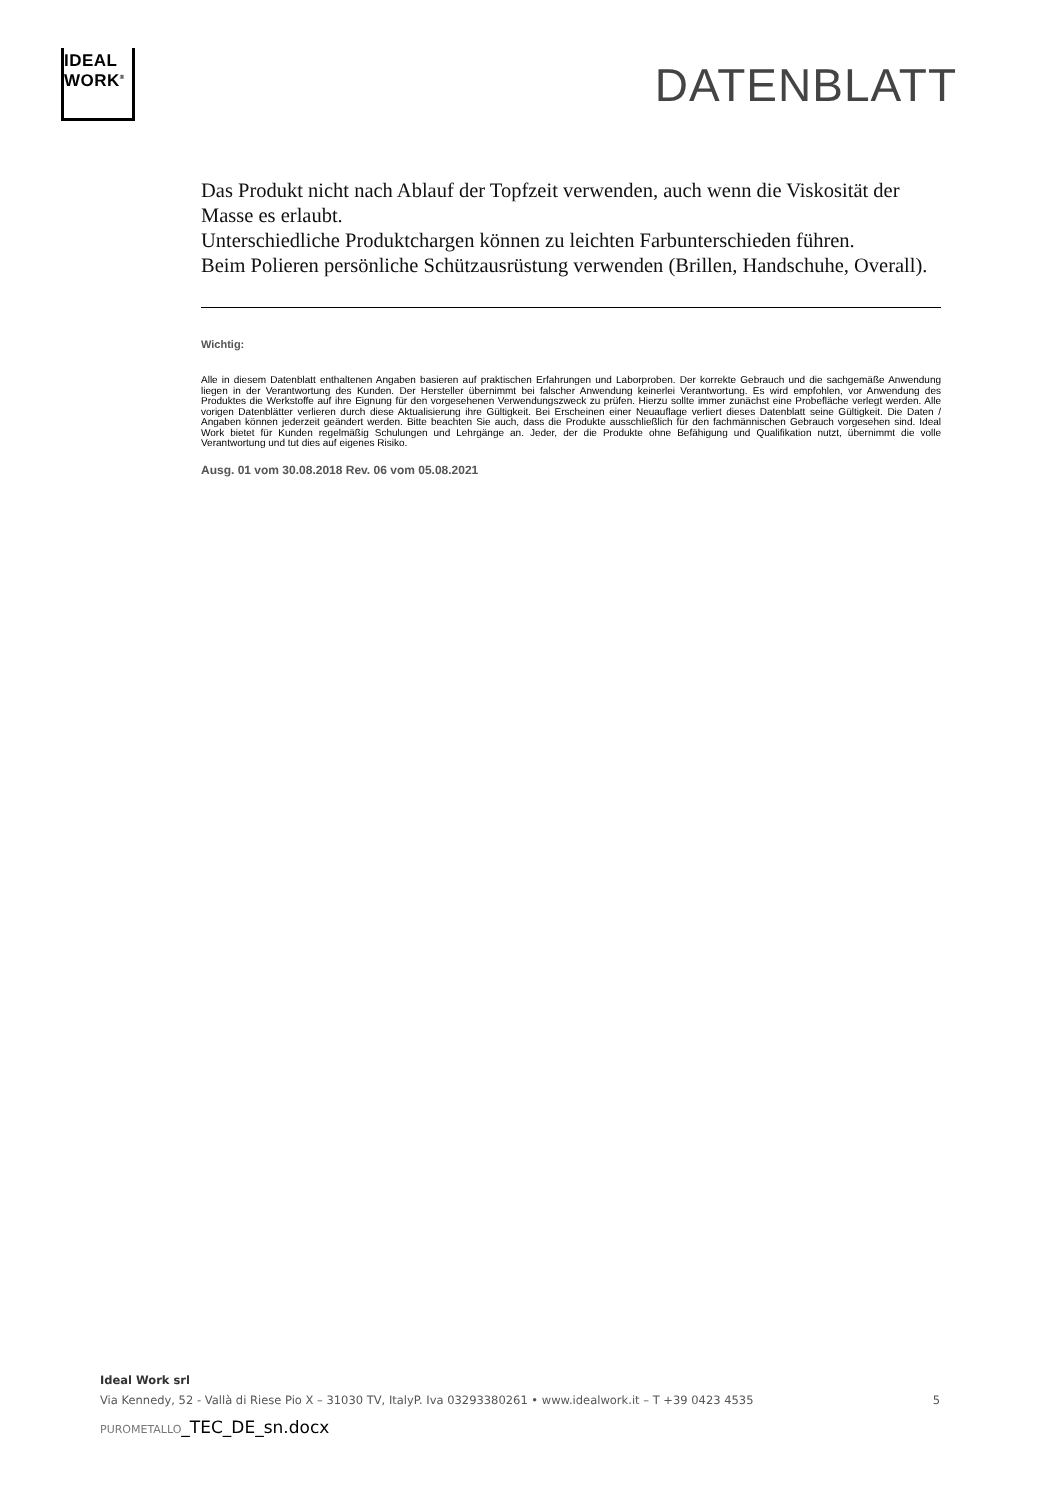IDEAL
WORK<sup>®</sup>
DATENBLATT
Das Produkt nicht nach Ablauf der Topfzeit verwenden, auch wenn die Viskosität der Masse es erlaubt.
Unterschiedliche Produktchargen können zu leichten Farbunterschieden führen.
Beim Polieren persönliche Schützausrüstung verwenden (Brillen, Handschuhe, Overall).
Wichtig:
Alle in diesem Datenblatt enthaltenen Angaben basieren auf praktischen Erfahrungen und Laborproben. Der korrekte Gebrauch und die sachgemäße Anwendung liegen in der Verantwortung des Kunden. Der Hersteller übernimmt bei falscher Anwendung keinerlei Verantwortung. Es wird empfohlen, vor Anwendung des Produktes die Werkstoffe auf ihre Eignung für den vorgesehenen Verwendungszweck zu prüfen. Hierzu sollte immer zunächst eine Probefläche verlegt werden. Alle vorigen Datenblätter verlieren durch diese Aktualisierung ihre Gültigkeit. Bei Erscheinen einer Neuauflage verliert dieses Datenblatt seine Gültigkeit. Die Daten / Angaben können jederzeit geändert werden. Bitte beachten Sie auch, dass die Produkte ausschließlich für den fachmännischen Gebrauch vorgesehen sind. Ideal Work bietet für Kunden regelmäßig Schulungen und Lehrgänge an. Jeder, der die Produkte ohne Befähigung und Qualifikation nutzt, übernimmt die volle Verantwortung und tut dies auf eigenes Risiko.
Ausg. 01 vom 30.08.2018 Rev. 06 vom 05.08.2021
Ideal Work srl
Via Kennedy, 52 - Vallà di Riese Pio X – 31030 TV, ItalyP. Iva 03293380261 • www.idealwork.it – T +39 0423 4535 5
PUROMETALLO_TEC_DE_sn.docx